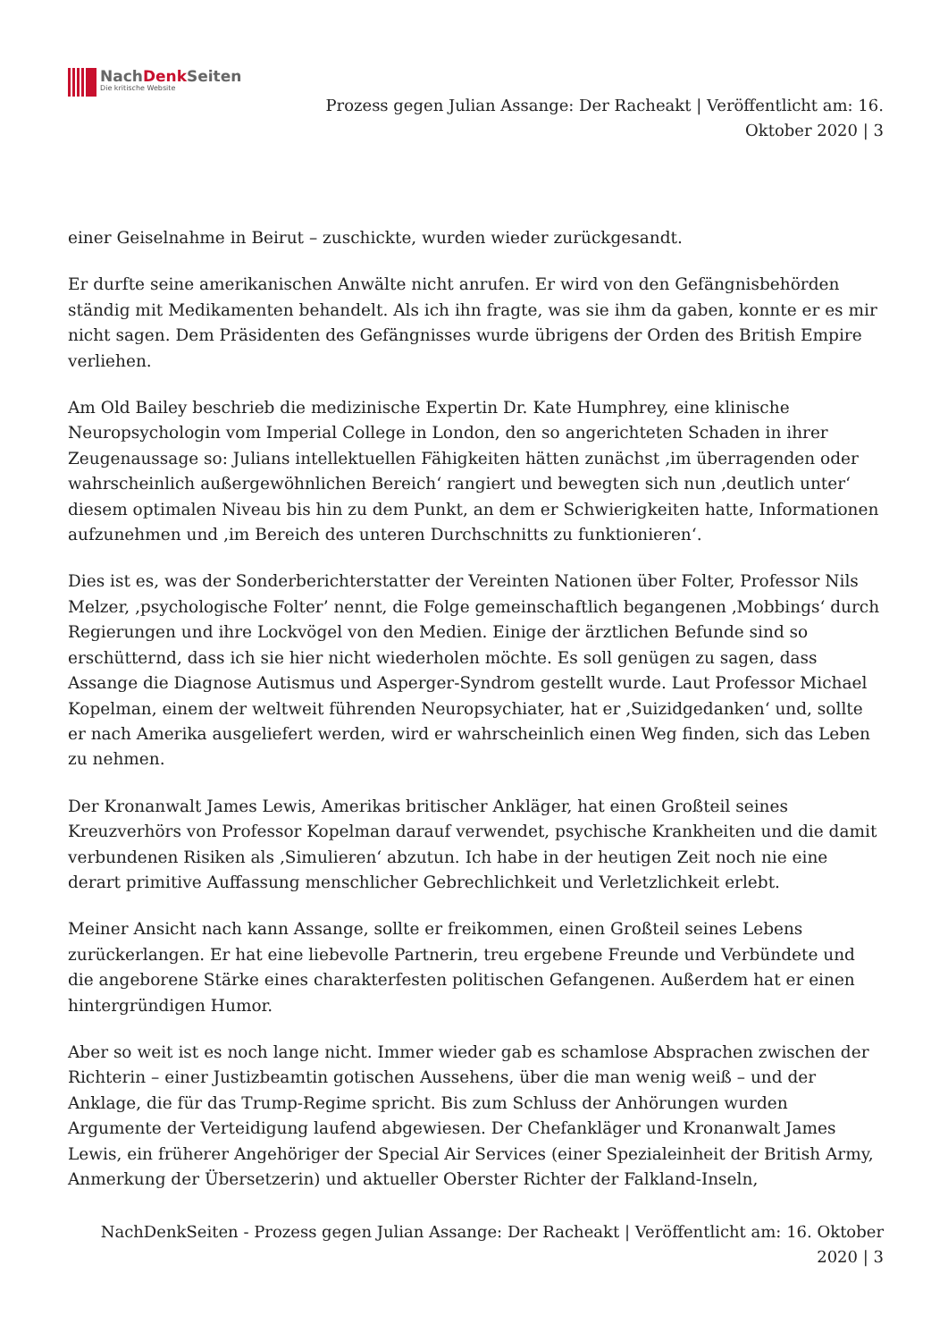NachDenk Seiten
Die kritische Website
Prozess gegen Julian Assange: Der Racheakt | Veröffentlicht am: 16. Oktober 2020 | 3
einer Geiselnahme in Beirut – zuschickte, wurden wieder zurückgesandt.
Er durfte seine amerikanischen Anwälte nicht anrufen. Er wird von den Gefängnisbehörden ständig mit Medikamenten behandelt. Als ich ihn fragte, was sie ihm da gaben, konnte er es mir nicht sagen. Dem Präsidenten des Gefängnisses wurde übrigens der Orden des British Empire verliehen.
Am Old Bailey beschrieb die medizinische Expertin Dr. Kate Humphrey, eine klinische Neuropsychologin vom Imperial College in London, den so angerichteten Schaden in ihrer Zeugenaussage so: Julians intellektuellen Fähigkeiten hätten zunächst ‚im überragenden oder wahrscheinlich außergewöhnlichen Bereich‘ rangiert und bewegten sich nun ‚deutlich unter‘ diesem optimalen Niveau bis hin zu dem Punkt, an dem er Schwierigkeiten hatte, Informationen aufzunehmen und ‚im Bereich des unteren Durchschnitts zu funktionieren‘.
Dies ist es, was der Sonderberichterstatter der Vereinten Nationen über Folter, Professor Nils Melzer, ‚psychologische Folter’ nennt, die Folge gemeinschaftlich begangenen ‚Mobbings‘ durch Regierungen und ihre Lockvögel von den Medien. Einige der ärztlichen Befunde sind so erschütternd, dass ich sie hier nicht wiederholen möchte. Es soll genügen zu sagen, dass Assange die Diagnose Autismus und Asperger-Syndrom gestellt wurde. Laut Professor Michael Kopelman, einem der weltweit führenden Neuropsychiater, hat er ‚Suizidgedanken‘ und, sollte er nach Amerika ausgeliefert werden, wird er wahrscheinlich einen Weg finden, sich das Leben zu nehmen.
Der Kronanwalt James Lewis, Amerikas britischer Ankläger, hat einen Großteil seines Kreuzverhörs von Professor Kopelman darauf verwendet, psychische Krankheiten und die damit verbundenen Risiken als ‚Simulieren‘ abzutun. Ich habe in der heutigen Zeit noch nie eine derart primitive Auffassung menschlicher Gebrechlichkeit und Verletzlichkeit erlebt.
Meiner Ansicht nach kann Assange, sollte er freikommen, einen Großteil seines Lebens zurückerlangen. Er hat eine liebevolle Partnerin, treu ergebene Freunde und Verbündete und die angeborene Stärke eines charakterfesten politischen Gefangenen. Außerdem hat er einen hintergründigen Humor.
Aber so weit ist es noch lange nicht. Immer wieder gab es schamlose Absprachen zwischen der Richterin – einer Justizbeamtin gotischen Aussehens, über die man wenig weiß – und der Anklage, die für das Trump-Regime spricht. Bis zum Schluss der Anhörungen wurden Argumente der Verteidigung laufend abgewiesen. Der Chefankläger und Kronanwalt James Lewis, ein früherer Angehöriger der Special Air Services (einer Spezialeinheit der British Army, Anmerkung der Übersetzerin) und aktueller Oberster Richter der Falkland-Inseln,
NachDenkSeiten - Prozess gegen Julian Assange: Der Racheakt | Veröffentlicht am: 16. Oktober 2020 | 3